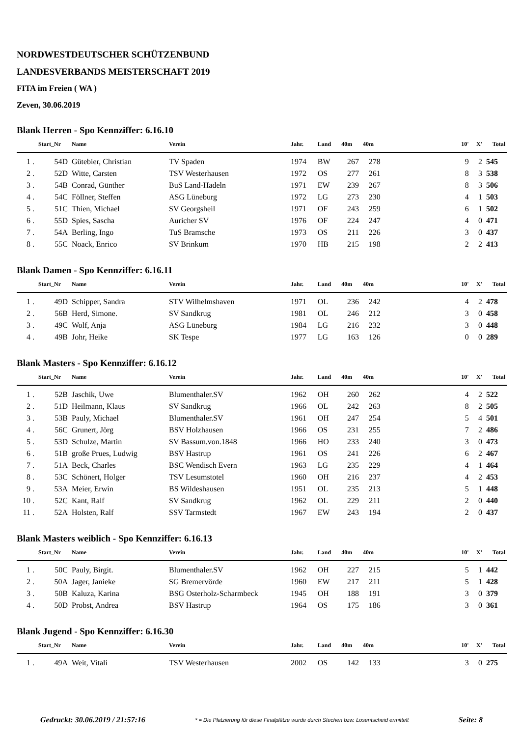NORDWESTDEUTSCHER SCHÜTZENBUND
LANDESVERBANDS MEISTERSCHAFT 2019
FITA im Freien ( WA )
Zeven, 30.06.2019
Blank Herren - Spo Kennziffer: 6.16.10
| | Start_Nr | Name | Verein | Jahr. | Land | 40m | 40m | | 10' | X' | Total |
| --- | --- | --- | --- | --- | --- | --- | --- | --- | --- | --- | --- |
| 1 . | 54D | Gütebier, Christian | TV Spaden | 1974 | BW | 267 | 278 | | 9 | 2 | 545 |
| 2 . | 52D | Witte, Carsten | TSV Westerhausen | 1972 | OS | 277 | 261 | | 8 | 3 | 538 |
| 3 . | 54B | Conrad, Günther | BuS Land-Hadeln | 1971 | EW | 239 | 267 | | 8 | 3 | 506 |
| 4 . | 54C | Föllner, Steffen | ASG Lüneburg | 1972 | LG | 273 | 230 | | 4 | 1 | 503 |
| 5 . | 51C | Thien, Michael | SV Georgsheil | 1971 | OF | 243 | 259 | | 6 | 1 | 502 |
| 6 . | 55D | Spies, Sascha | Auricher SV | 1976 | OF | 224 | 247 | | 4 | 0 | 471 |
| 7 . | 54A | Berling, Ingo | TuS Bramsche | 1973 | OS | 211 | 226 | | 3 | 0 | 437 |
| 8 . | 55C | Noack, Enrico | SV Brinkum | 1970 | HB | 215 | 198 | | 2 | 2 | 413 |
Blank Damen - Spo Kennziffer: 6.16.11
| | Start_Nr | Name | Verein | Jahr. | Land | 40m | 40m | | 10' | X' | Total |
| --- | --- | --- | --- | --- | --- | --- | --- | --- | --- | --- | --- |
| 1 . | 49D | Schipper, Sandra | STV Wilhelmshaven | 1971 | OL | 236 | 242 | | 4 | 2 | 478 |
| 2 . | 56B | Herd, Simone. | SV Sandkrug | 1981 | OL | 246 | 212 | | 3 | 0 | 458 |
| 3 . | 49C | Wolf, Anja | ASG Lüneburg | 1984 | LG | 216 | 232 | | 3 | 0 | 448 |
| 4 . | 49B | Johr, Heike | SK Tespe | 1977 | LG | 163 | 126 | | 0 | 0 | 289 |
Blank Masters - Spo Kennziffer: 6.16.12
| | Start_Nr | Name | Verein | Jahr. | Land | 40m | 40m | | 10' | X' | Total |
| --- | --- | --- | --- | --- | --- | --- | --- | --- | --- | --- | --- |
| 1 . | 52B | Jaschik, Uwe | Blumenthaler.SV | 1962 | OH | 260 | 262 | | 4 | 2 | 522 |
| 2 . | 51D | Heilmann, Klaus | SV Sandkrug | 1966 | OL | 242 | 263 | | 8 | 2 | 505 |
| 3 . | 53B | Pauly, Michael | Blumenthaler.SV | 1961 | OH | 247 | 254 | | 5 | 4 | 501 |
| 4 . | 56C | Grunert, Jörg | BSV Holzhausen | 1966 | OS | 231 | 255 | | 7 | 2 | 486 |
| 5 . | 53D | Schulze, Martin | SV Bassum.von.1848 | 1966 | HO | 233 | 240 | | 3 | 0 | 473 |
| 6 . | 51B | große Prues, Ludwig | BSV Hastrup | 1961 | OS | 241 | 226 | | 6 | 2 | 467 |
| 7 . | 51A | Beck, Charles | BSC Wendisch Evern | 1963 | LG | 235 | 229 | | 4 | 1 | 464 |
| 8 . | 53C | Schönert, Holger | TSV Lesumstotel | 1960 | OH | 216 | 237 | | 4 | 2 | 453 |
| 9 . | 53A | Meier, Erwin | BS Wildeshausen | 1951 | OL | 235 | 213 | | 5 | 1 | 448 |
| 10 . | 52C | Kant, Ralf | SV Sandkrug | 1962 | OL | 229 | 211 | | 2 | 0 | 440 |
| 11 . | 52A | Holsten, Ralf | SSV Tarmstedt | 1967 | EW | 243 | 194 | | 2 | 0 | 437 |
Blank Masters weiblich - Spo Kennziffer: 6.16.13
| | Start_Nr | Name | Verein | Jahr. | Land | 40m | 40m | | 10' | X' | Total |
| --- | --- | --- | --- | --- | --- | --- | --- | --- | --- | --- | --- |
| 1 . | 50C | Pauly, Birgit. | Blumenthaler.SV | 1962 | OH | 227 | 215 | | 5 | 1 | 442 |
| 2 . | 50A | Jager, Janieke | SG Bremervörde | 1960 | EW | 217 | 211 | | 5 | 1 | 428 |
| 3 . | 50B | Kaluza, Karina | BSG Osterholz-Scharmbeck | 1945 | OH | 188 | 191 | | 3 | 0 | 379 |
| 4 . | 50D | Probst, Andrea | BSV Hastrup | 1964 | OS | 175 | 186 | | 3 | 0 | 361 |
Blank Jugend - Spo Kennziffer: 6.16.30
| | Start_Nr | Name | Verein | Jahr. | Land | 40m | 40m | | 10' | X' | Total |
| --- | --- | --- | --- | --- | --- | --- | --- | --- | --- | --- | --- |
| 1 . | 49A | Weit, Vitali | TSV Westerhausen | 2002 | OS | 142 | 133 | | 3 | 0 | 275 |
Gedruckt: 30.06.2019 / 21:57:16 * = Die Platzierung für diese Finalplätze wurde durch Stechen bzw. Losentscheid ermittelt Seite: 8